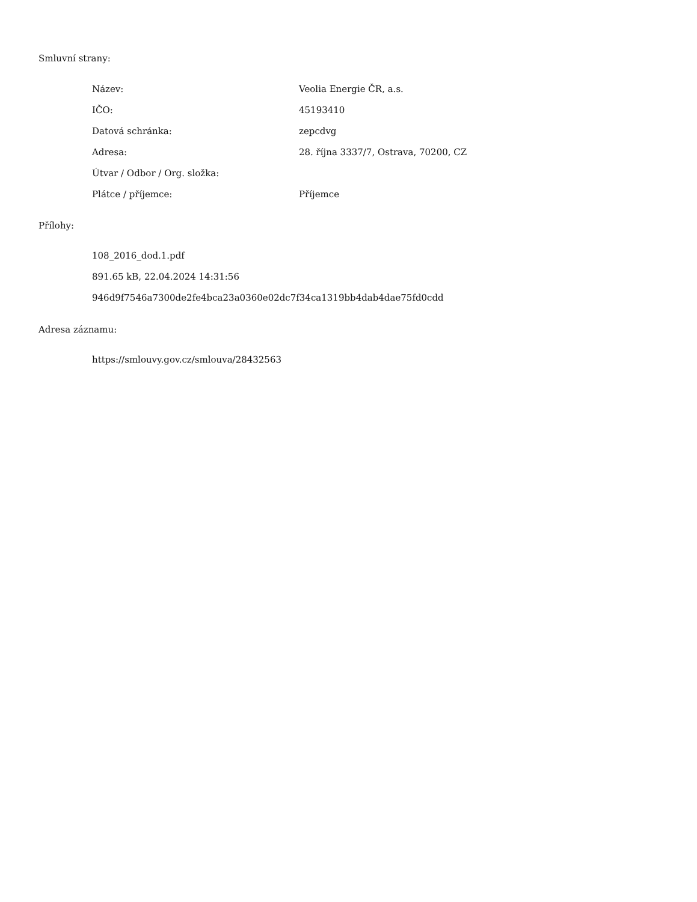Smluvní strany:
| Název: | Veolia Energie ČR, a.s. |
| IČO: | 45193410 |
| Datová schránka: | zepcdvg |
| Adresa: | 28. října 3337/7, Ostrava, 70200, CZ |
| Útvar / Odbor / Org. složka: | |
| Plátce / příjemce: | Příjemce |
Přílohy:
108_2016_dod.1.pdf
891.65 kB, 22.04.2024 14:31:56
946d9f7546a7300de2fe4bca23a0360e02dc7f34ca1319bb4dab4dae75fd0cdd
Adresa záznamu:
https://smlouvy.gov.cz/smlouva/28432563